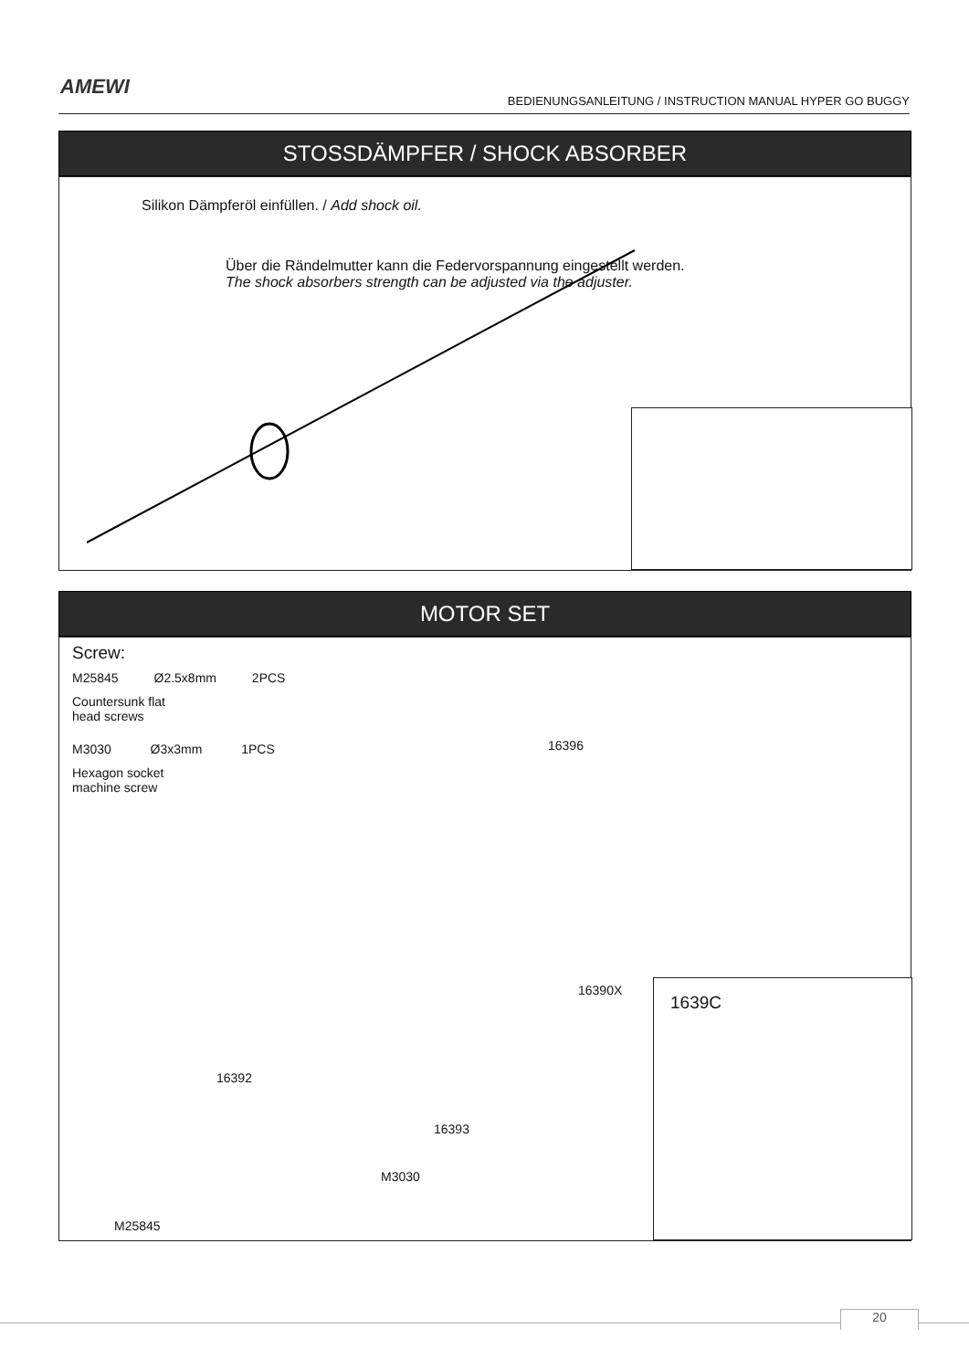AMEWI
BEDIENUNGSANLEITUNG / INSTRUCTION MANUAL HYPER GO BUGGY
STOSSDÄMPFER / SHOCK ABSORBER
Silikon Dämpferöl einfüllen. / Add shock oil.
Über die Rändelmutter kann die Federvorspannung eingestellt werden.
The shock absorbers strength can be adjusted via the adjuster.
MOTOR SET
Screw:
M25845 Ø2.5x8mm 2PCS
Countersunk flat
head screws
M3030 Ø3x3mm 1PCS
Hexagon socket
machine screw
16396
16390X
16392
16393
M3030
M25845
1639C
20